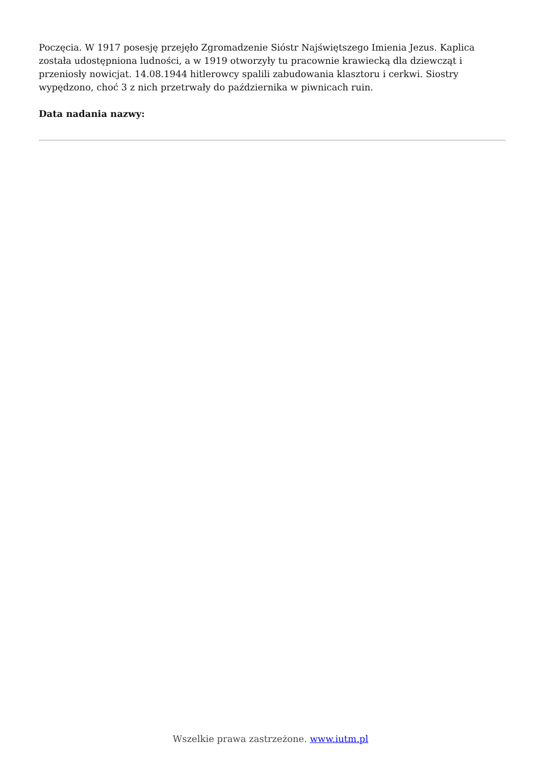Poczęcia. W 1917 posesję przejęło Zgromadzenie Sióstr Najświętszego Imienia Jezus. Kaplica została udostępniona ludności, a w 1919 otworzyły tu pracownie krawiecką dla dziewcząt i przeniosły nowicjat. 14.08.1944 hitlerowcy spalili zabudowania klasztoru i cerkwi. Siostry wypędzono, choć 3 z nich przetrwały do października w piwnicach ruin.
Data nadania nazwy:
Wszelkie prawa zastrzeżone. www.iutm.pl